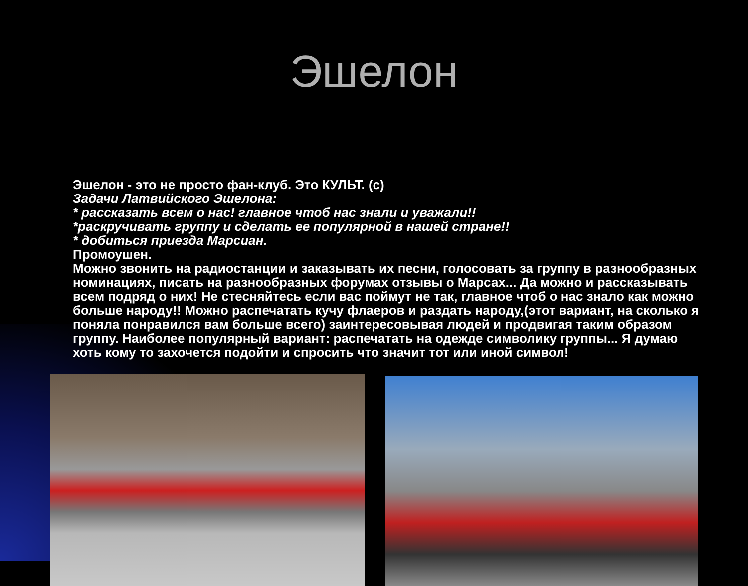Эшелон
Эшелон - это не просто фан-клуб. Это КУЛЬТ. (с)
Задачи Латвийского Эшелона:
* рассказать всем о нас! главное чтоб нас знали и уважали!!
*раскручивать группу и сделать ее популярной в нашей стране!!
* добиться приезда Марсиан.
Промоушен.
Можно звонить на радиостанции и заказывать их песни, голосовать за группу в разнообразных номинациях, писать на разнообразных форумах отзывы о Марсах... Да можно и рассказывать всем подряд о них! Не стесняйтесь если вас поймут не так, главное чтоб о нас знало как можно больше народу!! Можно распечатать кучу флаеров и раздать народу,(этот вариант, на сколько я поняла понравился вам больше всего) заинтересовывая людей и продвигая таким образом группу. Наиболее популярный вариант: распечатать на одежде символику группы... Я думаю хоть кому то захочется подойти и спросить что значит тот или иной символ!